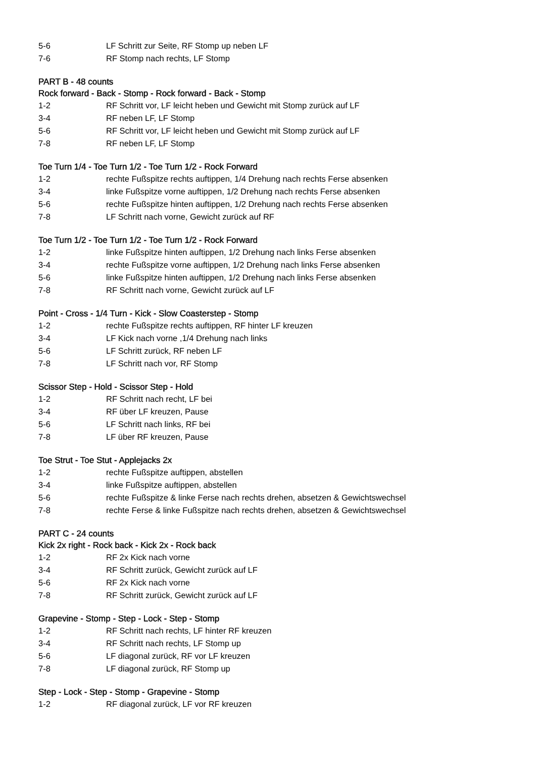5-6 LF Schritt zur Seite, RF Stomp up neben LF
7-6 RF Stomp nach rechts, LF Stomp
PART B - 48 counts
Rock forward - Back - Stomp - Rock forward - Back - Stomp
1-2 RF Schritt vor, LF leicht heben und Gewicht mit Stomp zurück auf LF
3-4 RF neben LF, LF Stomp
5-6 RF Schritt vor, LF leicht heben und Gewicht mit Stomp zurück auf LF
7-8 RF neben LF, LF Stomp
Toe Turn 1/4 - Toe Turn 1/2 - Toe Turn 1/2 - Rock Forward
1-2 rechte Fußspitze rechts auftippen, 1/4 Drehung nach rechts Ferse absenken
3-4 linke Fußspitze vorne auftippen, 1/2 Drehung nach rechts Ferse absenken
5-6 rechte Fußspitze hinten auftippen, 1/2 Drehung nach rechts Ferse absenken
7-8 LF Schritt nach vorne, Gewicht zurück auf RF
Toe Turn 1/2 - Toe Turn 1/2 - Toe Turn 1/2 - Rock Forward
1-2 linke Fußspitze hinten auftippen, 1/2 Drehung nach links Ferse absenken
3-4 rechte Fußspitze vorne auftippen, 1/2 Drehung nach links Ferse absenken
5-6 linke Fußspitze hinten auftippen, 1/2 Drehung nach links Ferse absenken
7-8 RF Schritt nach vorne, Gewicht zurück auf LF
Point - Cross - 1/4 Turn - Kick - Slow Coasterstep - Stomp
1-2 rechte Fußspitze rechts auftippen, RF hinter LF kreuzen
3-4 LF Kick nach vorne ,1/4 Drehung nach links
5-6 LF Schritt zurück, RF neben LF
7-8 LF Schritt nach vor, RF Stomp
Scissor Step - Hold - Scissor Step - Hold
1-2 RF Schritt nach recht, LF bei
3-4 RF über LF kreuzen, Pause
5-6 LF Schritt nach links, RF bei
7-8 LF über RF kreuzen, Pause
Toe Strut - Toe Stut - Applejacks 2x
1-2 rechte Fußspitze auftippen, abstellen
3-4 linke Fußspitze auftippen, abstellen
5-6 rechte Fußspitze & linke Ferse nach rechts drehen, absetzen & Gewichtswechsel
7-8 rechte Ferse & linke Fußspitze nach rechts drehen, absetzen & Gewichtswechsel
PART C - 24 counts
Kick 2x right - Rock back - Kick 2x - Rock back
1-2 RF 2x Kick nach vorne
3-4 RF Schritt zurück, Gewicht zurück auf LF
5-6 RF 2x Kick nach vorne
7-8 RF Schritt zurück, Gewicht zurück auf LF
Grapevine - Stomp - Step - Lock - Step - Stomp
1-2 RF Schritt nach rechts, LF hinter RF kreuzen
3-4 RF Schritt nach rechts, LF Stomp up
5-6 LF diagonal zurück, RF vor LF kreuzen
7-8 LF diagonal zurück, RF Stomp up
Step - Lock - Step - Stomp - Grapevine - Stomp
1-2 RF diagonal zurück, LF vor RF kreuzen